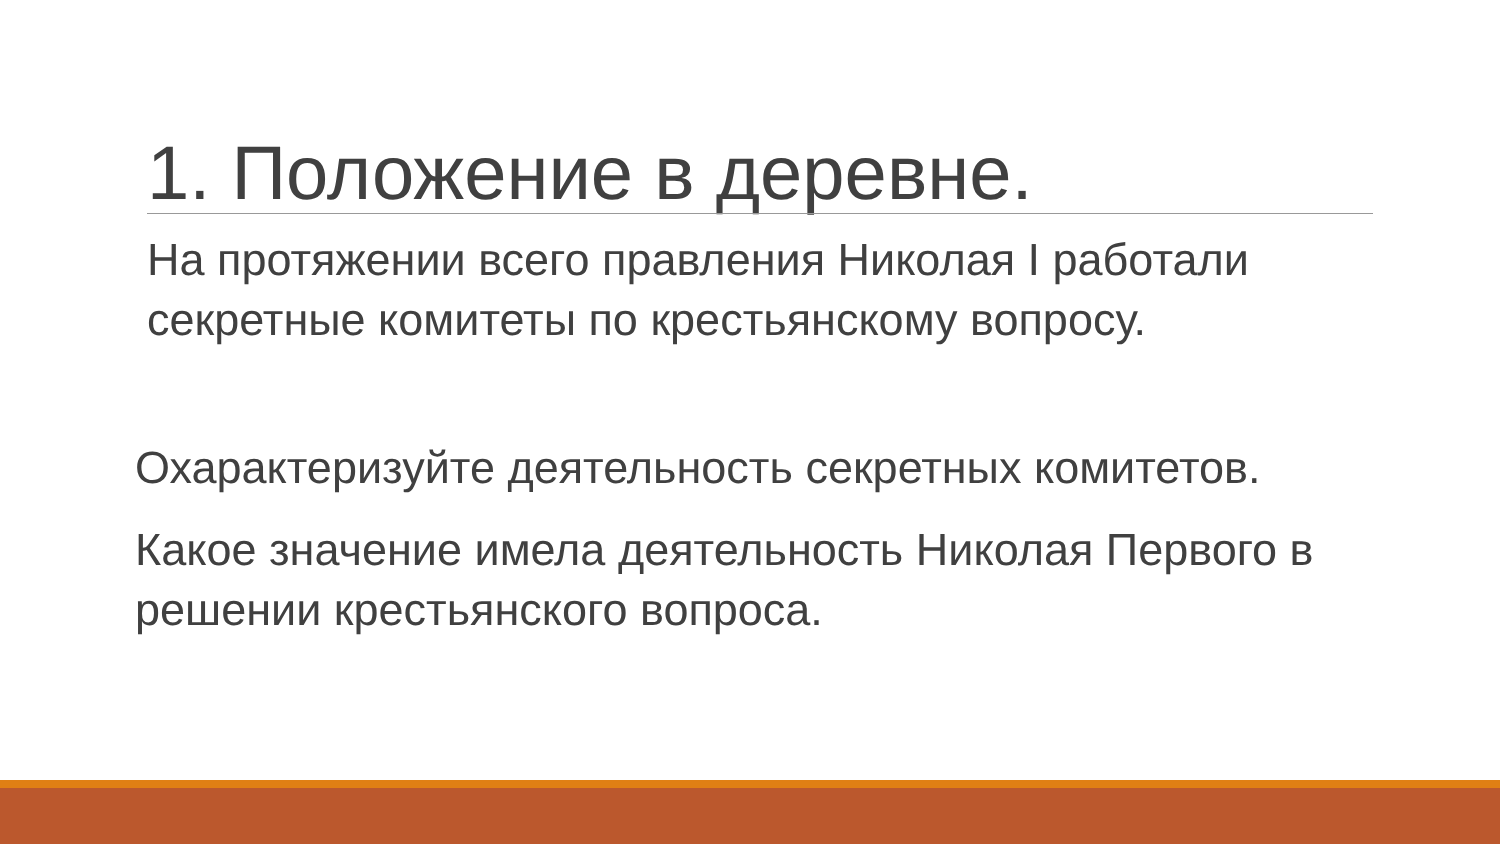1. Положение в деревне.
На протяжении всего правления Николая I работали секретные комитеты по крестьянскому вопросу.
Охарактеризуйте деятельность секретных комитетов.
Какое значение имела деятельность Николая Первого в решении крестьянского вопроса.